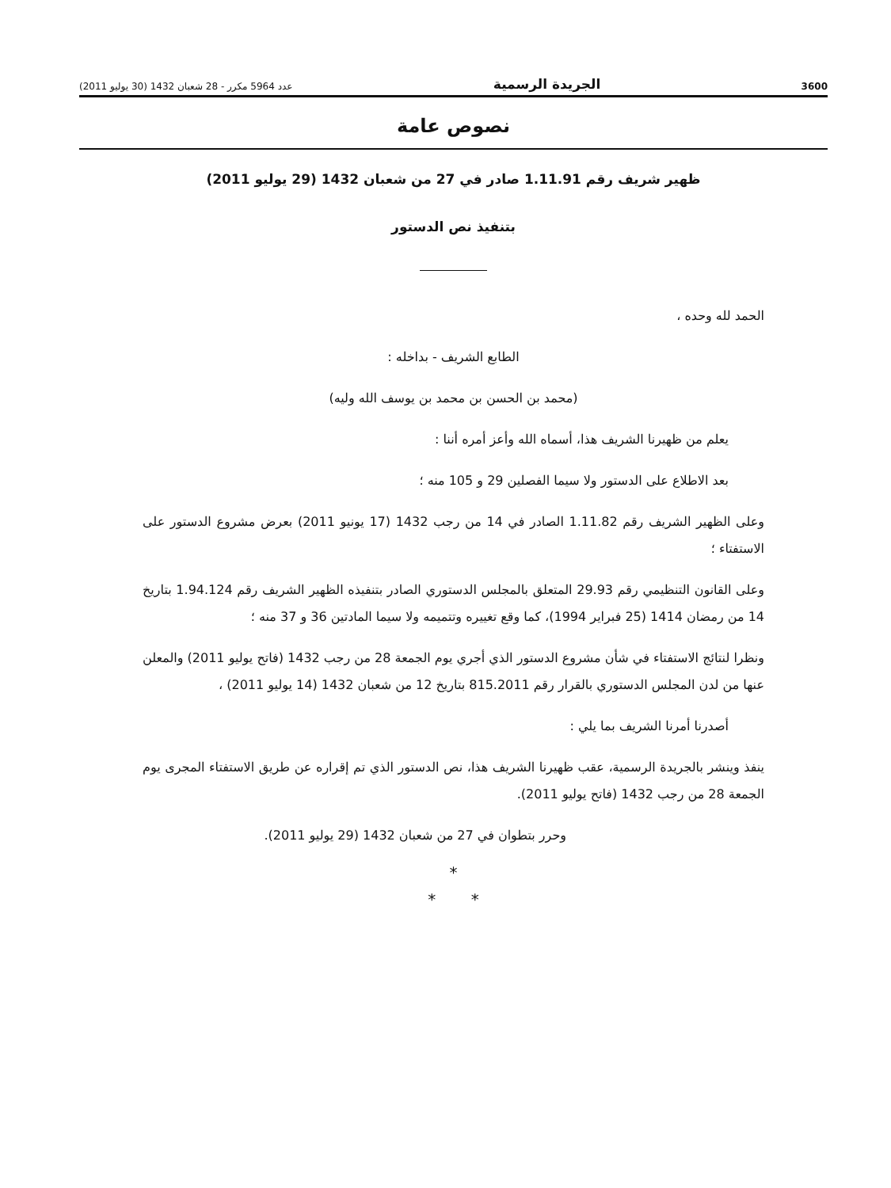3600 الجريدة الرسمية عدد 5964 مكرر - 28 شعبان 1432 (30 يوليو 2011)
نصوص عامة
ظهير شريف رقم 1.11.91 صادر في 27 من شعبان 1432 (29 يوليو 2011)
بتنفيذ نص الدستور
الحمد لله وحده ،
الطابع الشريف - بداخله :
(محمد بن الحسن بن محمد بن يوسف الله وليه)
يعلم من ظهيرنا الشريف هذا، أسماه الله وأعز أمره أننا :
بعد الاطلاع على الدستور ولا سيما الفصلين 29 و 105 منه ؛
وعلى الظهير الشريف رقم 1.11.82 الصادر في 14 من رجب 1432 (17 يونيو 2011) بعرض مشروع الدستور على الاستفتاء ؛
وعلى القانون التنظيمي رقم 29.93 المتعلق بالمجلس الدستوري الصادر بتنفيذه الظهير الشريف رقم 1.94.124 بتاريخ 14 من رمضان 1414 (25 فبراير 1994)، كما وقع تغييره وتتميمه ولا سيما المادتين 36 و 37 منه ؛
ونظرا لنتائج الاستفتاء في شأن مشروع الدستور الذي أجري يوم الجمعة 28 من رجب 1432 (فاتح يوليو 2011) والمعلن عنها من لدن المجلس الدستوري بالقرار رقم 815.2011 بتاريخ 12 من شعبان 1432 (14 يوليو 2011) ،
أصدرنا أمرنا الشريف بما يلي :
ينفذ وينشر بالجريدة الرسمية، عقب ظهيرنا الشريف هذا، نص الدستور الذي تم إقراره عن طريق الاستفتاء المجرى يوم الجمعة 28 من رجب 1432 (فاتح يوليو 2011).
وحرر بتطوان في 27 من شعبان 1432 (29 يوليو 2011).
*
* *